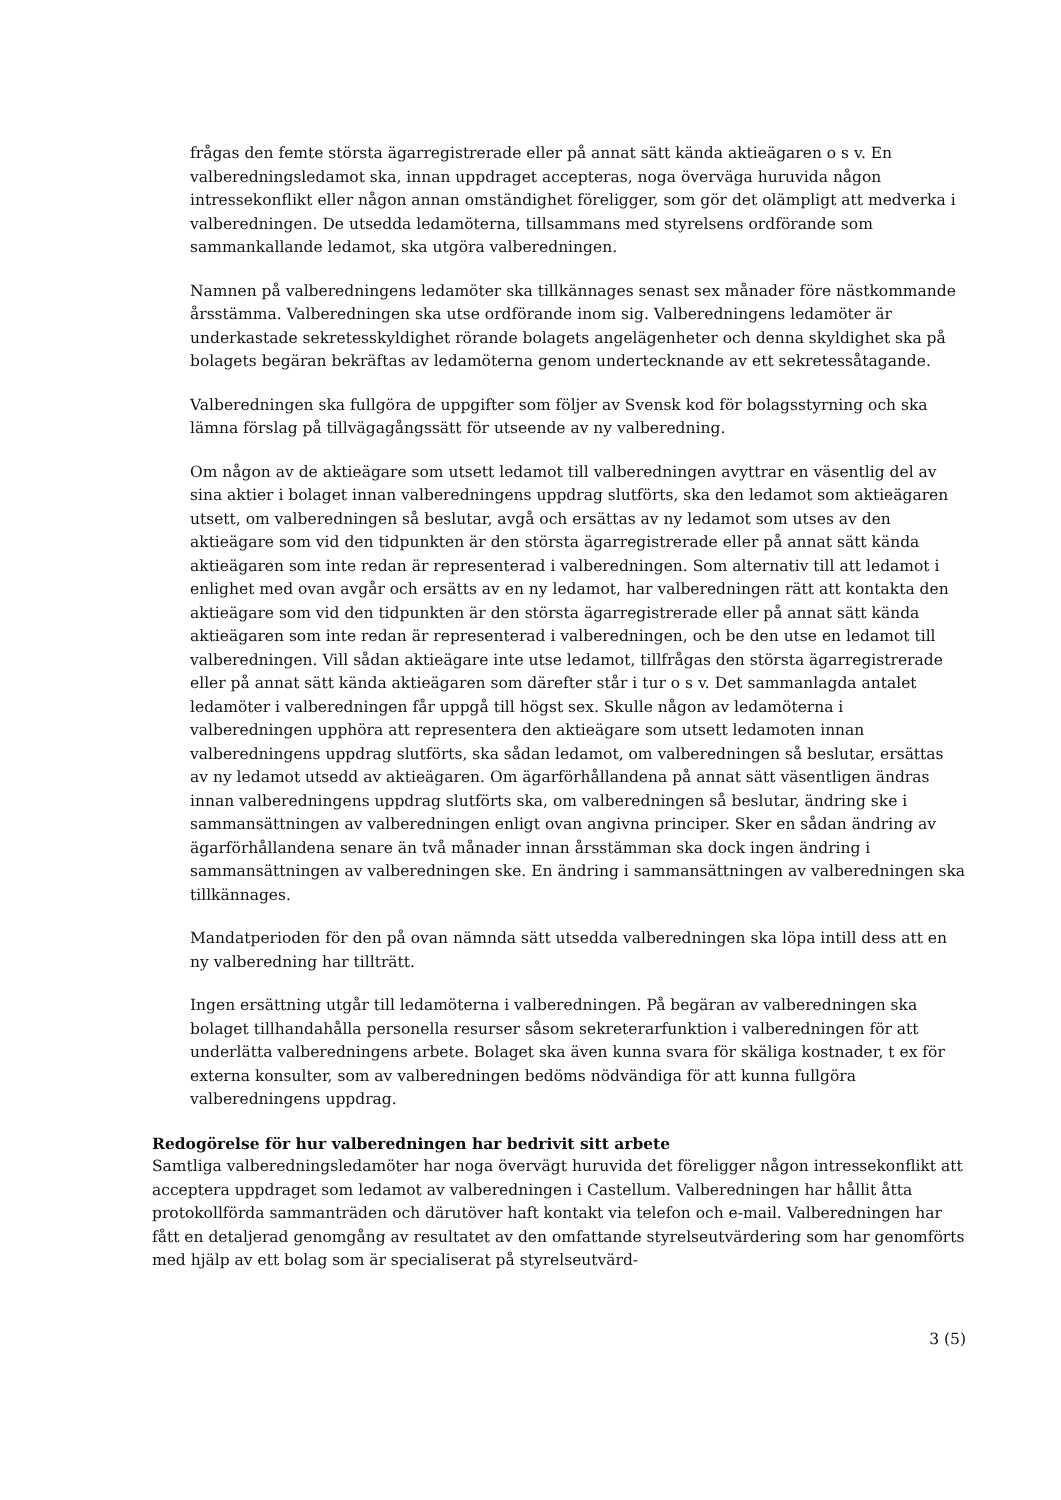frågas den femte största ägarregistrerade eller på annat sätt kända aktieägaren o s v. En valberedningsledamot ska, innan uppdraget accepteras, noga överväga huruvida någon intressekonflikt eller någon annan omständighet föreligger, som gör det olämpligt att medverka i valberedningen. De utsedda ledamöterna, tillsammans med styrelsens ordförande som sammankallande ledamot, ska utgöra valberedningen.
Namnen på valberedningens ledamöter ska tillkännages senast sex månader före nästkommande årsstämma. Valberedningen ska utse ordförande inom sig. Valberedningens ledamöter är underkastade sekretesskyldighet rörande bolagets angelägenheter och denna skyldighet ska på bolagets begäran bekräftas av ledamöterna genom undertecknande av ett sekretessåtagande.
Valberedningen ska fullgöra de uppgifter som följer av Svensk kod för bolagsstyrning och ska lämna förslag på tillvägagångssätt för utseende av ny valberedning.
Om någon av de aktieägare som utsett ledamot till valberedningen avyttrar en väsentlig del av sina aktier i bolaget innan valberedningens uppdrag slutförts, ska den ledamot som aktieägaren utsett, om valberedningen så beslutar, avgå och ersättas av ny ledamot som utses av den aktieägare som vid den tidpunkten är den största ägarregistrerade eller på annat sätt kända aktieägaren som inte redan är representerad i valberedningen. Som alternativ till att ledamot i enlighet med ovan avgår och ersätts av en ny ledamot, har valberedningen rätt att kontakta den aktieägare som vid den tidpunkten är den största ägarregistrerade eller på annat sätt kända aktieägaren som inte redan är representerad i valberedningen, och be den utse en ledamot till valberedningen. Vill sådan aktieägare inte utse ledamot, tillfrågas den största ägarregistrerade eller på annat sätt kända aktieägaren som därefter står i tur o s v. Det sammanlagda antalet ledamöter i valberedningen får uppgå till högst sex. Skulle någon av ledamöterna i valberedningen upphöra att representera den aktieägare som utsett ledamoten innan valberedningens uppdrag slutförts, ska sådan ledamot, om valberedningen så beslutar, ersättas av ny ledamot utsedd av aktieägaren. Om ägarförhållandena på annat sätt väsentligen ändras innan valberedningens uppdrag slutförts ska, om valberedningen så beslutar, ändring ske i sammansättningen av valberedningen enligt ovan angivna principer. Sker en sådan ändring av ägarförhållandena senare än två månader innan årsstämman ska dock ingen ändring i sammansättningen av valberedningen ske. En ändring i sammansättningen av valberedningen ska tillkännages.
Mandatperioden för den på ovan nämnda sätt utsedda valberedningen ska löpa intill dess att en ny valberedning har tillträtt.
Ingen ersättning utgår till ledamöterna i valberedningen. På begäran av valberedningen ska bolaget tillhandahålla personella resurser såsom sekreterarfunktion i valberedningen för att underlätta valberedningens arbete. Bolaget ska även kunna svara för skäliga kostnader, t ex för externa konsulter, som av valberedningen bedöms nödvändiga för att kunna fullgöra valberedningens uppdrag.
Redogörelse för hur valberedningen har bedrivit sitt arbete
Samtliga valberedningsledamöter har noga övervägt huruvida det föreligger någon intressekonflikt att acceptera uppdraget som ledamot av valberedningen i Castellum. Valberedningen har hållit åtta protokollförda sammanträden och därutöver haft kontakt via telefon och e-mail. Valberedningen har fått en detaljerad genomgång av resultatet av den omfattande styrelseutvärdering som har genomförts med hjälp av ett bolag som är specialiserat på styrelseutvärd-
3 (5)